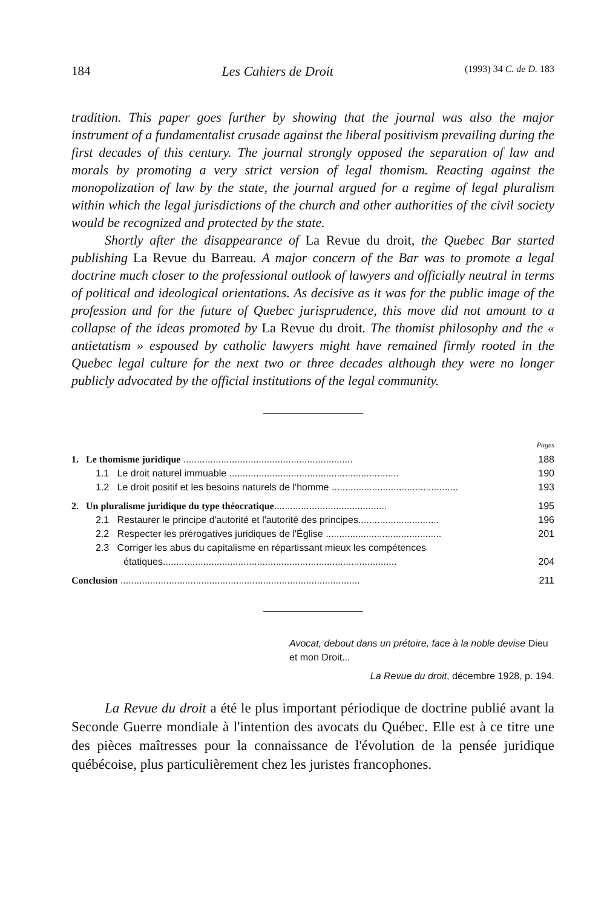184 Les Cahiers de Droit (1993) 34 C. de D. 183
tradition. This paper goes further by showing that the journal was also the major instrument of a fundamentalist crusade against the liberal positivism prevailing during the first decades of this century. The journal strongly opposed the separation of law and morals by promoting a very strict version of legal thomism. Reacting against the monopolization of law by the state, the journal argued for a regime of legal pluralism within which the legal jurisdictions of the church and other authorities of the civil society would be recognized and protected by the state.
Shortly after the disappearance of La Revue du droit, the Quebec Bar started publishing La Revue du Barreau. A major concern of the Bar was to promote a legal doctrine much closer to the professional outlook of lawyers and officially neutral in terms of political and ideological orientations. As decisive as it was for the public image of the profession and for the future of Quebec jurisprudence, this move did not amount to a collapse of the ideas promoted by La Revue du droit. The thomist philosophy and the « antietatism » espoused by catholic lawyers might have remained firmly rooted in the Quebec legal culture for the next two or three decades although they were no longer publicly advocated by the official institutions of the legal community.
Pages
1. Le thomisme juridique ............................................................... 188
1.1 Le droit naturel immuable ............................................................... 190
1.2 Le droit positif et les besoins naturels de l'homme ............................................... 193
2. Un pluralisme juridique du type théocratique.......................................... 195
2.1 Restaurer le principe d'autorité et l'autorité des principes.............................. 196
2.2 Respecter les prérogatives juridiques de l'Église ........................................... 201
2.3 Corriger les abus du capitalisme en répartissant mieux les compétences
étatiques....................................................................................... 204
Conclusion ......................................................................................... 211
Avocat, debout dans un prétoire, face à la noble devise Dieu et mon Droit...
La Revue du droit, décembre 1928, p. 194.
La Revue du droit a été le plus important périodique de doctrine publié avant la Seconde Guerre mondiale à l'intention des avocats du Québec. Elle est à ce titre une des pièces maîtresses pour la connaissance de l'évolution de la pensée juridique québécoise, plus particulièrement chez les juristes francophones.